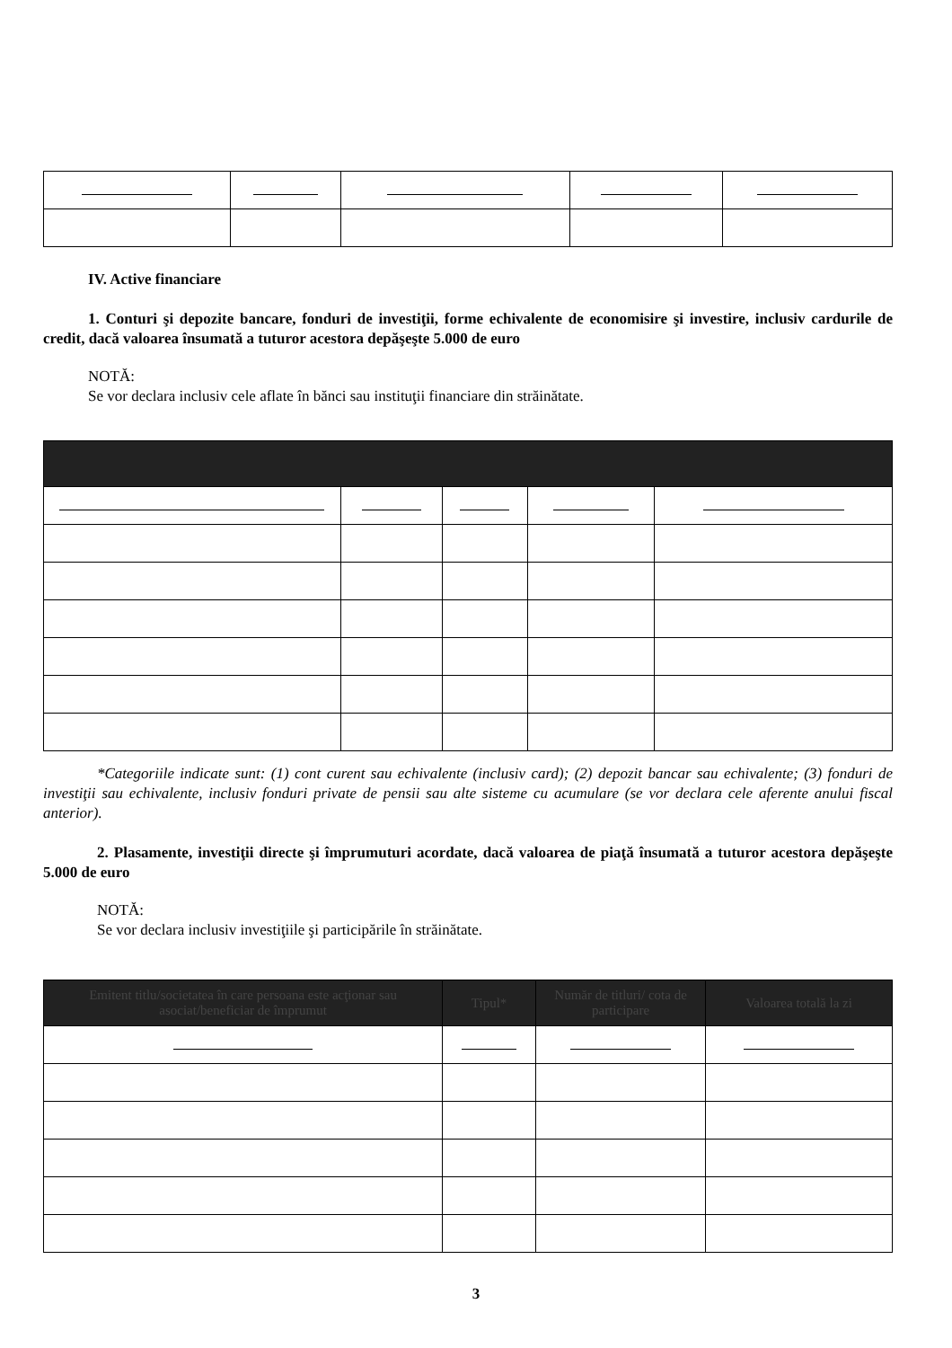IV. Active financiare
1. Conturi şi depozite bancare, fonduri de investiţii, forme echivalente de economisire şi investire, inclusiv cardurile de credit, dacă valoarea însumată a tuturor acestora depăşeşte 5.000 de euro
NOTĂ:
Se vor declara inclusiv cele aflate în bănci sau instituţii financiare din străinătate.
*Categoriile indicate sunt: (1) cont curent sau echivalente (inclusiv card); (2) depozit bancar sau echivalente; (3) fonduri de investiţii sau echivalente, inclusiv fonduri private de pensii sau alte sisteme cu acumulare (se vor declara cele aferente anului fiscal anterior).
2. Plasamente, investiţii directe şi împrumuturi acordate, dacă valoarea de piaţă însumată a tuturor acestora depăşeşte 5.000 de euro
NOTĂ:
Se vor declara inclusiv investiţiile şi participările în străinătate.
| Emitent titlu/societatea în care persoana este acţionar sau asociat/beneficiar de împrumut | Tipul* | Număr de titluri/ cota de participare | Valoarea totală la zi |
| --- | --- | --- | --- |
3